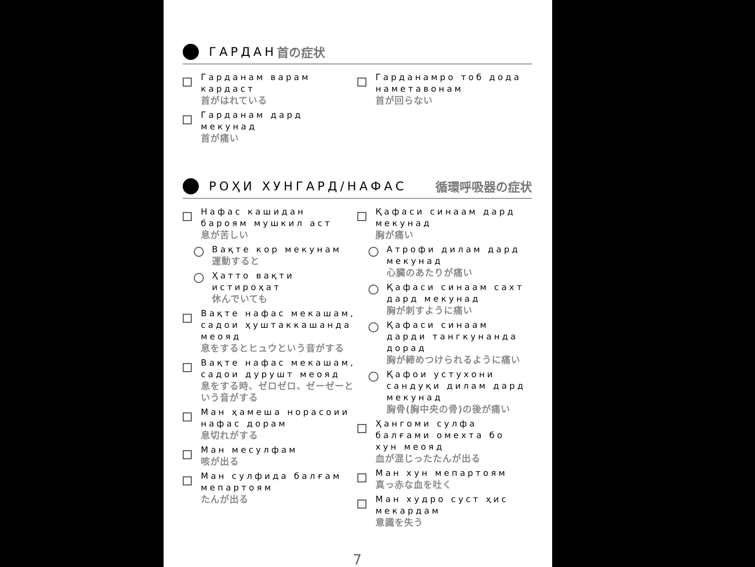ГАРДАН 首の症状
Гарданам варам кардаст
首がはれている
Гарданам дард мекунад
首が痛い
Гарданамро тоб дода наметавонам
首が回らない
РОҲИ ХУНГАРД/НАФАС 循環呼吸器の症状
Нафас кашидан бароям мушкил аст
息が苦しい
Вақте кор мекунам
運動すると
Ҳатто вақти истироҳат
休んでいても
Вақте нафас мекашам, садои ҳуштаккашанда меояд
息をするとヒュウという音がする
Вақте нафас мекашам, садои дурушт меояд
息をする時、ゼロゼロ、ゼーゼーという音がする
Ман ҳамеша норасоии нафас дорам
息切れがする
Ман месулфам
咳が出る
Ман сулфида балғам мепартоям
たんが出る
Қафаси синаам дард мекунад
胸が痛い
Атрофи дилам дард мекунад
心臓のあたりが痛い
Қафаси синаам сахт дард мекунад
胸が刺すように痛い
Қафаси синаам дарди тангкунанда дорад
胸が締めつけられるように痛い
Қафои устухони сандуқи дилам дард мекунад
胸骨(胸中央の骨)の後が痛い
Ҳангоми сулфа балғами омехта бо хун меояд
血が混じったたんが出る
Ман хун мепартоям
真っ赤な血を吐く
Ман худро суст ҳис мекардам
意識を失う
7